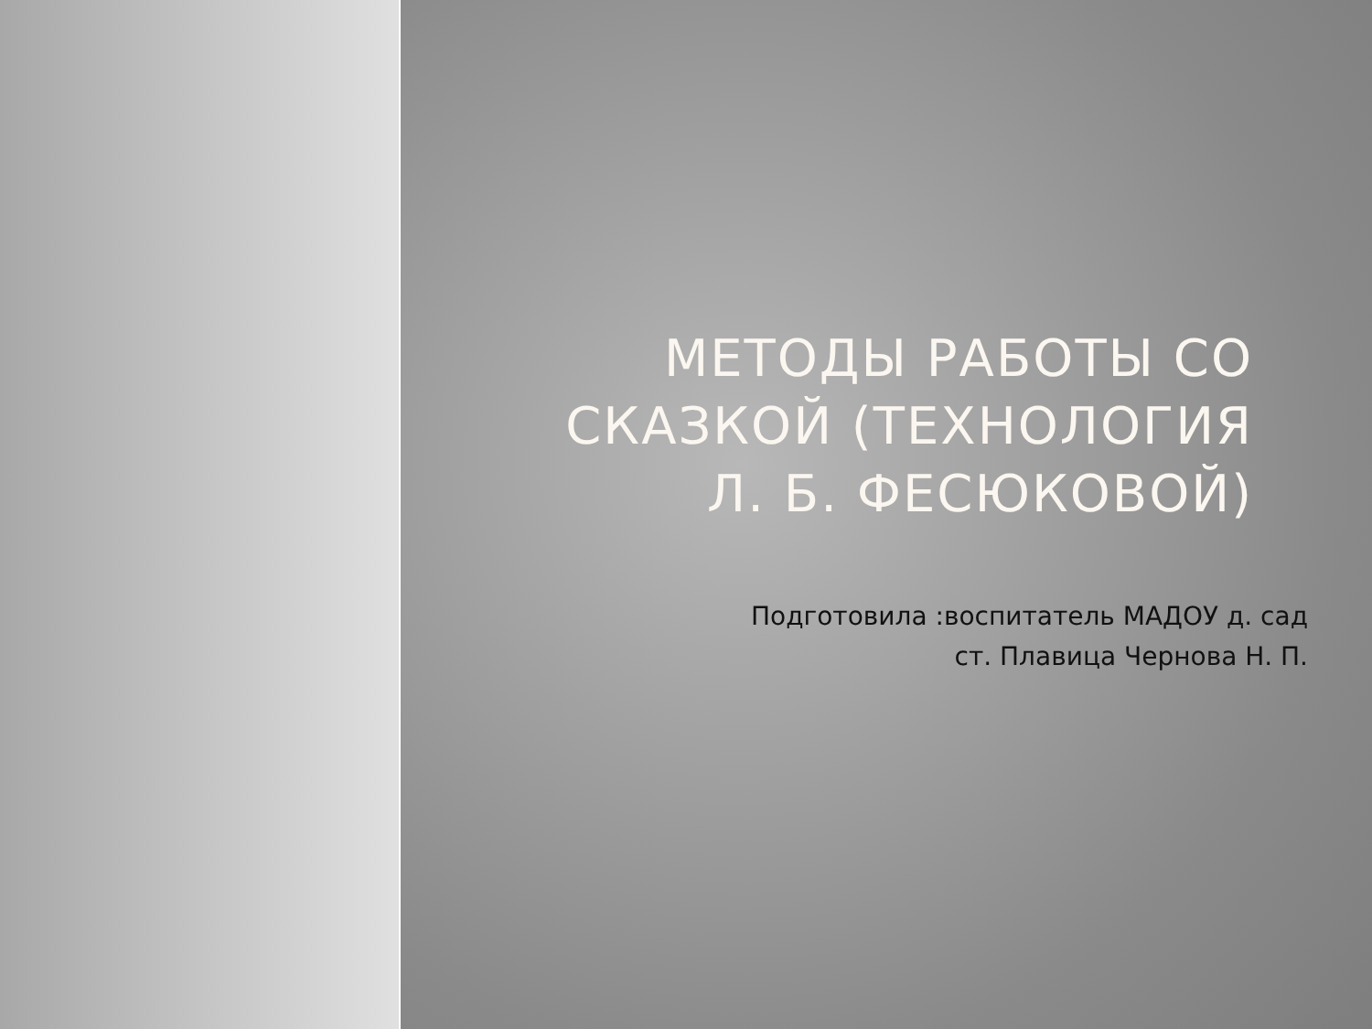МЕТОДЫ РАБОТЫ СО СКАЗКОЙ (ТЕХНОЛОГИЯ
Л. Б. ФЕСЮКОВОЙ)
Подготовила :воспитатель МАДОУ д. сад
ст. Плавица Чернова Н. П.